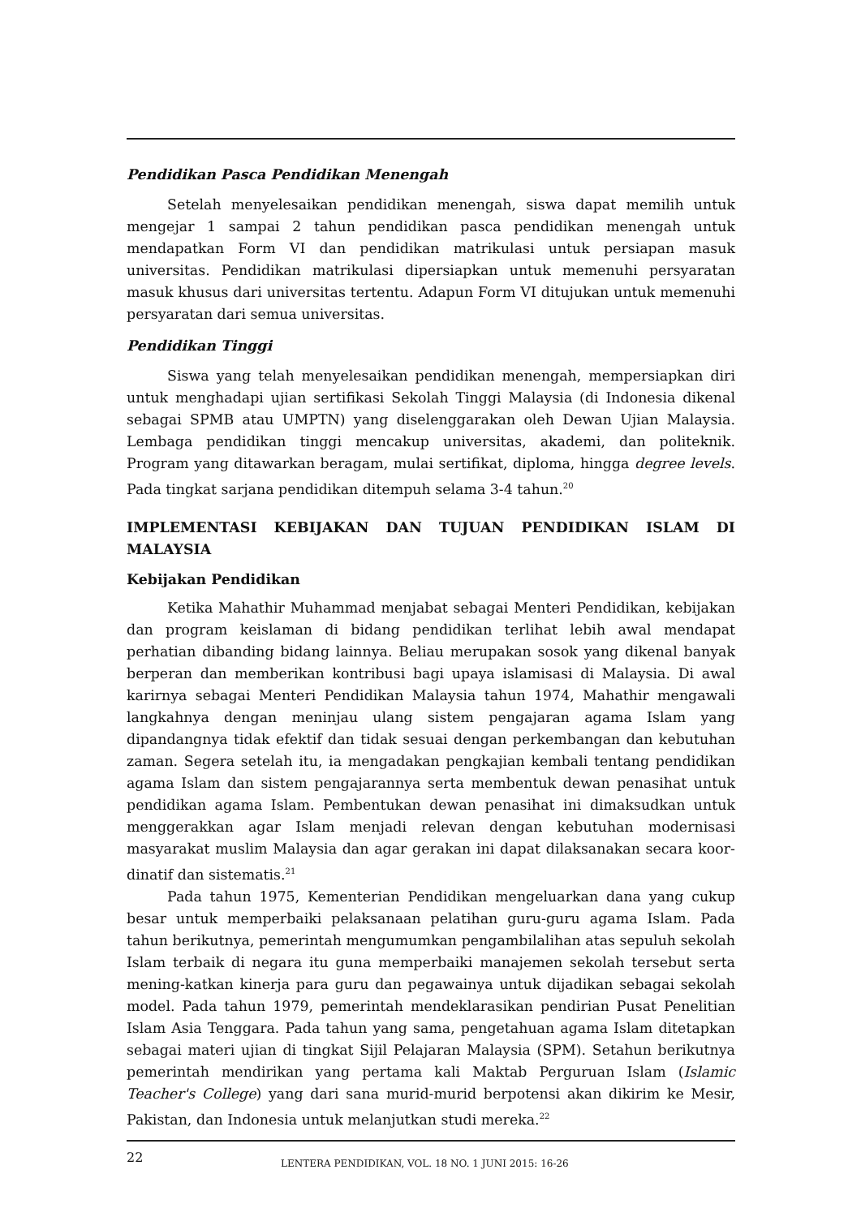Pendidikan Pasca Pendidikan Menengah
Setelah menyelesaikan pendidikan menengah, siswa dapat memilih untuk mengejar 1 sampai 2 tahun pendidikan pasca pendidikan menengah untuk mendapatkan Form VI dan pendidikan matrikulasi untuk persiapan masuk universitas. Pendidikan matrikulasi dipersiapkan untuk memenuhi persyaratan masuk khusus dari universitas tertentu. Adapun Form VI ditujukan untuk memenuhi persyaratan dari semua universitas.
Pendidikan Tinggi
Siswa yang telah menyelesaikan pendidikan menengah, mempersiapkan diri untuk menghadapi ujian sertifikasi Sekolah Tinggi Malaysia (di Indonesia dikenal sebagai SPMB atau UMPTN) yang diselenggarakan oleh Dewan Ujian Malaysia. Lembaga pendidikan tinggi mencakup universitas, akademi, dan politeknik. Program yang ditawarkan beragam, mulai sertifikat, diploma, hingga degree levels. Pada tingkat sarjana pendidikan ditempuh selama 3-4 tahun.<sup>20</sup>
IMPLEMENTASI KEBIJAKAN DAN TUJUAN PENDIDIKAN ISLAM DI MALAYSIA
Kebijakan Pendidikan
Ketika Mahathir Muhammad menjabat sebagai Menteri Pendidikan, kebijakan dan program keislaman di bidang pendidikan terlihat lebih awal mendapat perhatian dibanding bidang lainnya. Beliau merupakan sosok yang dikenal banyak berperan dan memberikan kontribusi bagi upaya islamisasi di Malaysia. Di awal karirnya sebagai Menteri Pendidikan Malaysia tahun 1974, Mahathir mengawali langkahnya dengan meninjau ulang sistem pengajaran agama Islam yang dipandangnya tidak efektif dan tidak sesuai dengan perkembangan dan kebutuhan zaman. Segera setelah itu, ia mengadakan pengkajian kembali tentang pendidikan agama Islam dan sistem pengajarannya serta membentuk dewan penasihat untuk pendidikan agama Islam. Pembentukan dewan penasihat ini dimaksudkan untuk menggerakkan agar Islam menjadi relevan dengan kebutuhan modernisasi masyarakat muslim Malaysia dan agar gerakan ini dapat dilaksanakan secara koor-dinatif dan sistematis.<sup>21</sup>
Pada tahun 1975, Kementerian Pendidikan mengeluarkan dana yang cukup besar untuk memperbaiki pelaksanaan pelatihan guru-guru agama Islam. Pada tahun berikutnya, pemerintah mengumumkan pengambilalihan atas sepuluh sekolah Islam terbaik di negara itu guna memperbaiki manajemen sekolah tersebut serta mening-katkan kinerja para guru dan pegawainya untuk dijadikan sebagai sekolah model. Pada tahun 1979, pemerintah mendeklarasikan pendirian Pusat Penelitian Islam Asia Tenggara. Pada tahun yang sama, pengetahuan agama Islam ditetapkan sebagai materi ujian di tingkat Sijil Pelajaran Malaysia (SPM). Setahun berikutnya pemerintah mendirikan yang pertama kali Maktab Perguruan Islam (Islamic Teacher's College) yang dari sana murid-murid berpotensi akan dikirim ke Mesir, Pakistan, dan Indonesia untuk melanjutkan studi mereka.<sup>22</sup>
22 LENTERA PENDIDIKAN, VOL. 18 NO. 1 JUNI 2015: 16-26